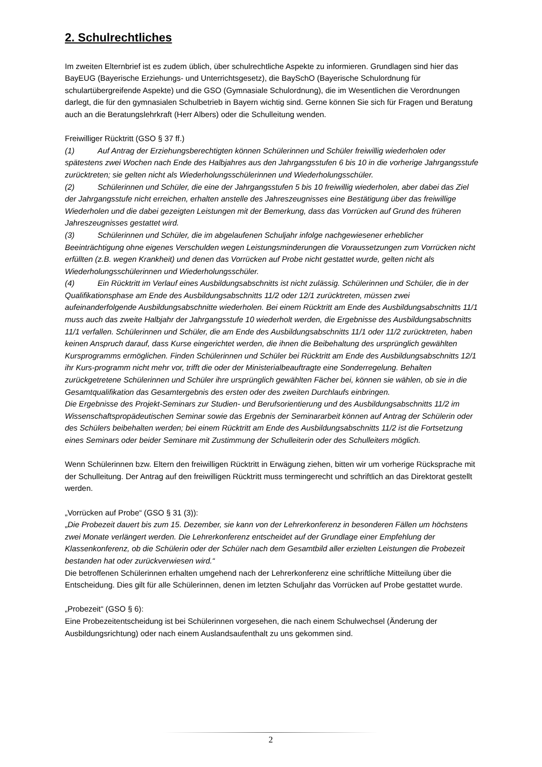2. Schulrechtliches
Im zweiten Elternbrief ist es zudem üblich, über schulrechtliche Aspekte zu informieren. Grundlagen sind hier das BayEUG (Bayerische Erziehungs- und Unterrichtsgesetz), die BaySchO (Bayerische Schulordnung für schulartübergreifende Aspekte) und die GSO (Gymnasiale Schulordnung), die im Wesentlichen die Verordnungen darlegt, die für den gymnasialen Schulbetrieb in Bayern wichtig sind. Gerne können Sie sich für Fragen und Beratung auch an die Beratungslehrkraft (Herr Albers) oder die Schulleitung wenden.
Freiwilliger Rücktritt (GSO § 37 ff.)
(1) Auf Antrag der Erziehungsberechtigten können Schülerinnen und Schüler freiwillig wiederholen oder spätestens zwei Wochen nach Ende des Halbjahres aus den Jahrgangsstufen 6 bis 10 in die vorherige Jahrgangsstufe zurücktreten; sie gelten nicht als Wiederholungsschülerinnen und Wiederholungsschüler.
(2) Schülerinnen und Schüler, die eine der Jahrgangsstufen 5 bis 10 freiwillig wiederholen, aber dabei das Ziel der Jahrgangsstufe nicht erreichen, erhalten anstelle des Jahreszeugnisses eine Bestätigung über das freiwillige Wiederholen und die dabei gezeigten Leistungen mit der Bemerkung, dass das Vorrücken auf Grund des früheren Jahreszeugnisses gestattet wird.
(3) Schülerinnen und Schüler, die im abgelaufenen Schuljahr infolge nachgewiesener erheblicher Beeinträchtigung ohne eigenes Verschulden wegen Leistungsminderungen die Voraussetzungen zum Vorrücken nicht erfüllten (z.B. wegen Krankheit) und denen das Vorrücken auf Probe nicht gestattet wurde, gelten nicht als Wiederholungsschülerinnen und Wiederholungsschüler.
(4) Ein Rücktritt im Verlauf eines Ausbildungsabschnitts ist nicht zulässig. Schülerinnen und Schüler, die in der Qualifikationsphase am Ende des Ausbildungsabschnitts 11/2 oder 12/1 zurücktreten, müssen zwei aufeinanderfolgende Ausbildungsabschnitte wiederholen. Bei einem Rücktritt am Ende des Ausbildungsabschnitts 11/1 muss auch das zweite Halbjahr der Jahrgangsstufe 10 wiederholt werden, die Ergebnisse des Ausbildungsabschnitts 11/1 verfallen. Schülerinnen und Schüler, die am Ende des Ausbildungsabschnitts 11/1 oder 11/2 zurücktreten, haben keinen Anspruch darauf, dass Kurse eingerichtet werden, die ihnen die Beibehaltung des ursprünglich gewählten Kursprogramms ermöglichen. Finden Schülerinnen und Schüler bei Rücktritt am Ende des Ausbildungsabschnitts 12/1 ihr Kurs-programm nicht mehr vor, trifft die oder der Ministerialbeauftragte eine Sonderregelung. Behalten zurückgetretene Schülerinnen und Schüler ihre ursprünglich gewählten Fächer bei, können sie wählen, ob sie in die Gesamtqualifikation das Gesamtergebnis des ersten oder des zweiten Durchlaufs einbringen.
Die Ergebnisse des Projekt-Seminars zur Studien- und Berufsorientierung und des Ausbildungsabschnitts 11/2 im Wissenschaftspropädeutischen Seminar sowie das Ergebnis der Seminararbeit können auf Antrag der Schülerin oder des Schülers beibehalten werden; bei einem Rücktritt am Ende des Ausbildungsabschnitts 11/2 ist die Fortsetzung eines Seminars oder beider Seminare mit Zustimmung der Schulleiterin oder des Schulleiters möglich.
Wenn Schülerinnen bzw. Eltern den freiwilligen Rücktritt in Erwägung ziehen, bitten wir um vorherige Rücksprache mit der Schulleitung. Der Antrag auf den freiwilligen Rücktritt muss termingerecht und schriftlich an das Direktorat gestellt werden.
„Vorrücken auf Probe“ (GSO § 31 (3)):
„Die Probezeit dauert bis zum 15. Dezember, sie kann von der Lehrerkonferenz in besonderen Fällen um höchstens zwei Monate verlängert werden. Die Lehrerkonferenz entscheidet auf der Grundlage einer Empfehlung der Klassenkonferenz, ob die Schülerin oder der Schüler nach dem Gesamtbild aller erzielten Leistungen die Probezeit bestanden hat oder zurückverwiesen wird.“
Die betroffenen Schülerinnen erhalten umgehend nach der Lehrerkonferenz eine schriftliche Mitteilung über die Entscheidung. Dies gilt für alle Schülerinnen, denen im letzten Schuljahr das Vorrücken auf Probe gestattet wurde.
„Probezeit“ (GSO § 6):
Eine Probezeitentscheidung ist bei Schülerinnen vorgesehen, die nach einem Schulwechsel (Änderung der Ausbildungsrichtung) oder nach einem Auslandsaufenthalt zu uns gekommen sind.
2